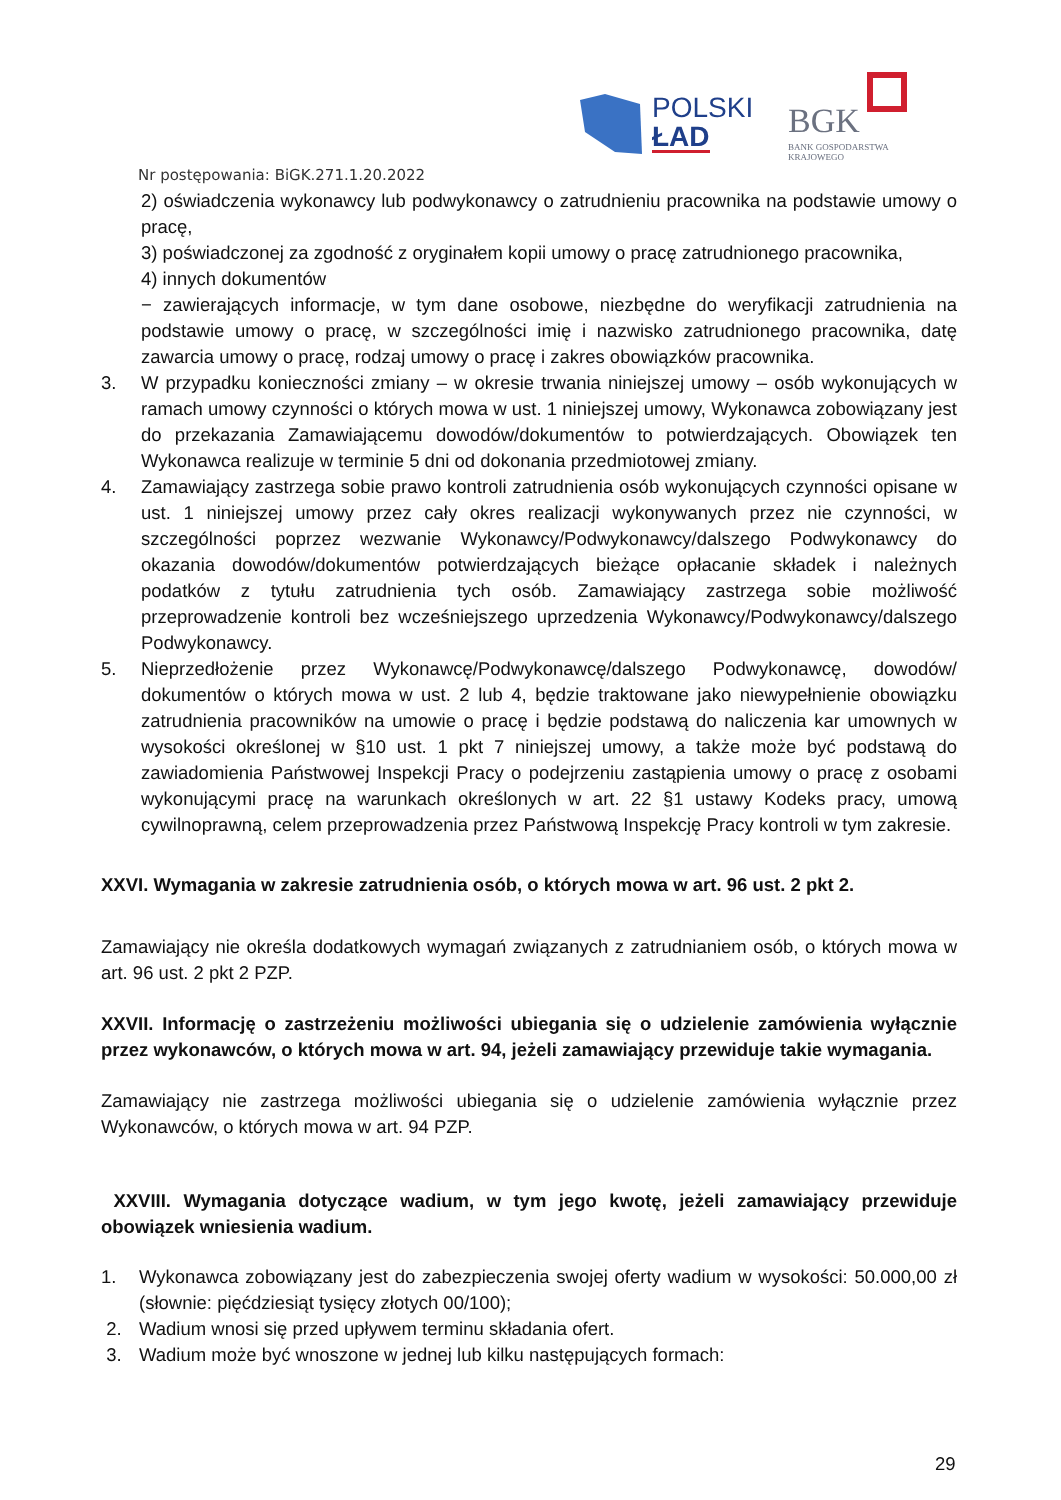POLSKI
ŁAD
BGK
BANK GOSPODARSTWA
KRAJOWEGO
Nr postępowania: BiGK.271.1.20.2022
2) oświadczenia wykonawcy lub podwykonawcy o zatrudnieniu pracownika na podstawie umowy o pracę,
3) poświadczonej za zgodność z oryginałem kopii umowy o pracę zatrudnionego pracownika,
4) innych dokumentów
− zawierających informacje, w tym dane osobowe, niezbędne do weryfikacji zatrudnienia na podstawie umowy o pracę, w szczególności imię i nazwisko zatrudnionego pracownika, datę zawarcia umowy o pracę, rodzaj umowy o pracę i zakres obowiązków pracownika.
3. W przypadku konieczności zmiany – w okresie trwania niniejszej umowy – osób wykonujących w ramach umowy czynności o których mowa w ust. 1 niniejszej umowy, Wykonawca zobowiązany jest do przekazania Zamawiającemu dowodów/dokumentów to potwierdzających. Obowiązek ten Wykonawca realizuje w terminie 5 dni od dokonania przedmiotowej zmiany.
4. Zamawiający zastrzega sobie prawo kontroli zatrudnienia osób wykonujących czynności opisane w ust. 1 niniejszej umowy przez cały okres realizacji wykonywanych przez nie czynności, w szczególności poprzez wezwanie Wykonawcy/Podwykonawcy/dalszego Podwykonawcy do okazania dowodów/dokumentów potwierdzających bieżące opłacanie składek i należnych podatków z tytułu zatrudnienia tych osób. Zamawiający zastrzega sobie możliwość przeprowadzenie kontroli bez wcześniejszego uprzedzenia Wykonawcy/Podwykonawcy/dalszego Podwykonawcy.
5. Nieprzedłożenie przez Wykonawcę/Podwykonawcę/dalszego Podwykonawcę, dowodów/ dokumentów o których mowa w ust. 2 lub 4, będzie traktowane jako niewypełnienie obowiązku zatrudnienia pracowników na umowie o pracę i będzie podstawą do naliczenia kar umownych w wysokości określonej w §10 ust. 1 pkt 7 niniejszej umowy, a także może być podstawą do zawiadomienia Państwowej Inspekcji Pracy o podejrzeniu zastąpienia umowy o pracę z osobami wykonującymi pracę na warunkach określonych w art. 22 §1 ustawy Kodeks pracy, umową cywilnoprawną, celem przeprowadzenia przez Państwową Inspekcję Pracy kontroli w tym zakresie.
XXVI. Wymagania w zakresie zatrudnienia osób, o których mowa w art. 96 ust. 2 pkt 2.
Zamawiający nie określa dodatkowych wymagań związanych z zatrudnianiem osób, o których mowa w art. 96 ust. 2 pkt 2 PZP.
XXVII. Informację o zastrzeżeniu możliwości ubiegania się o udzielenie zamówienia wyłącznie przez wykonawców, o których mowa w art. 94, jeżeli zamawiający przewiduje takie wymagania.
Zamawiający nie zastrzega możliwości ubiegania się o udzielenie zamówienia wyłącznie przez Wykonawców, o których mowa w art. 94 PZP.
XXVIII. Wymagania dotyczące wadium, w tym jego kwotę, jeżeli zamawiający przewiduje obowiązek wniesienia wadium.
1. Wykonawca zobowiązany jest do zabezpieczenia swojej oferty wadium w wysokości: 50.000,00 zł (słownie: pięćdziesiąt tysięcy złotych 00/100);
2. Wadium wnosi się przed upływem terminu składania ofert.
3. Wadium może być wnoszone w jednej lub kilku następujących formach:
29